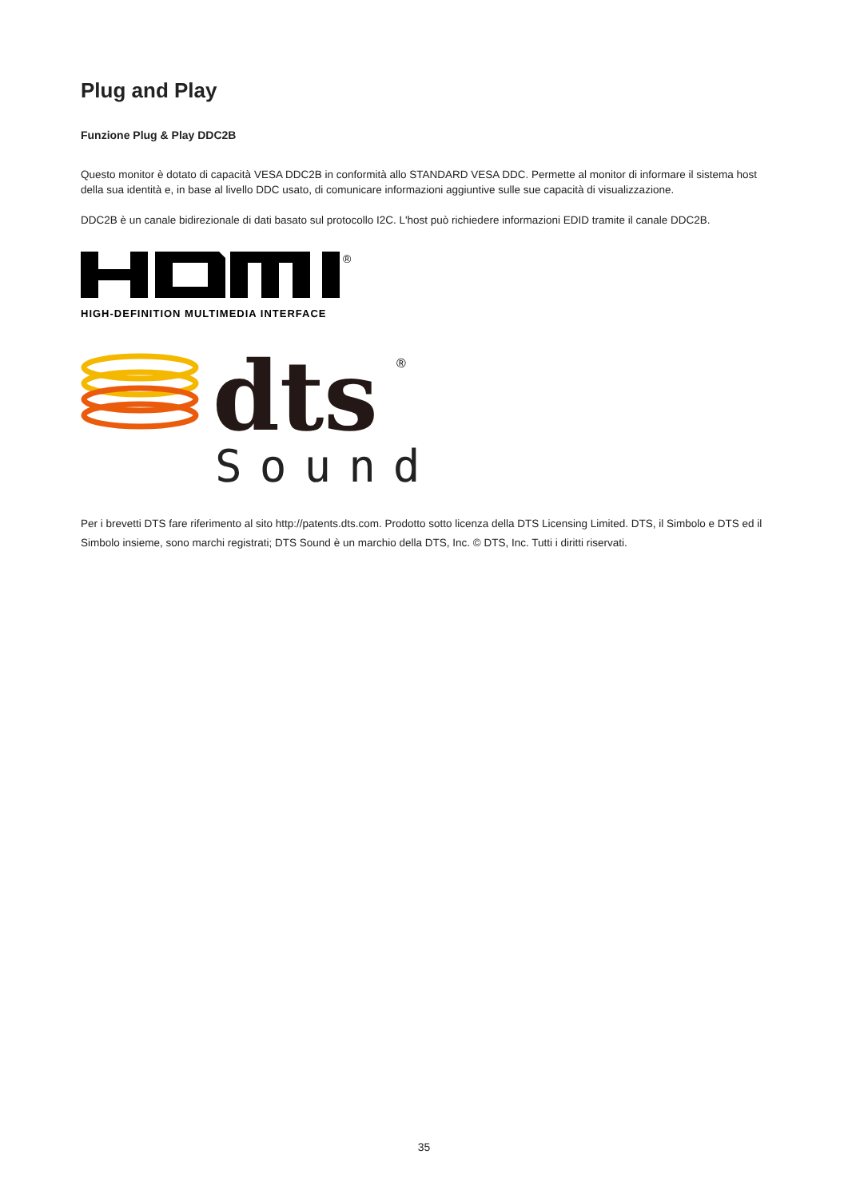Plug and Play
Funzione Plug & Play DDC2B
Questo monitor è dotato di capacità VESA DDC2B in conformità allo STANDARD VESA DDC. Permette al monitor di informare il sistema host della sua identità e, in base al livello DDC usato, di comunicare informazioni aggiuntive sulle sue capacità di visualizzazione.
DDC2B è un canale bidirezionale di dati basato sul protocollo I2C. L'host può richiedere informazioni EDID tramite il canale DDC2B.
®
HIGH-DEFINITION MULTIMEDIA INTERFACE
dts
®
Sound
Per i brevetti DTS fare riferimento al sito http://patents.dts.com. Prodotto sotto licenza della DTS Licensing Limited. DTS, il Simbolo e DTS ed il Simbolo insieme, sono marchi registrati; DTS Sound è un marchio della DTS, Inc. © DTS, Inc. Tutti i diritti riservati.
35